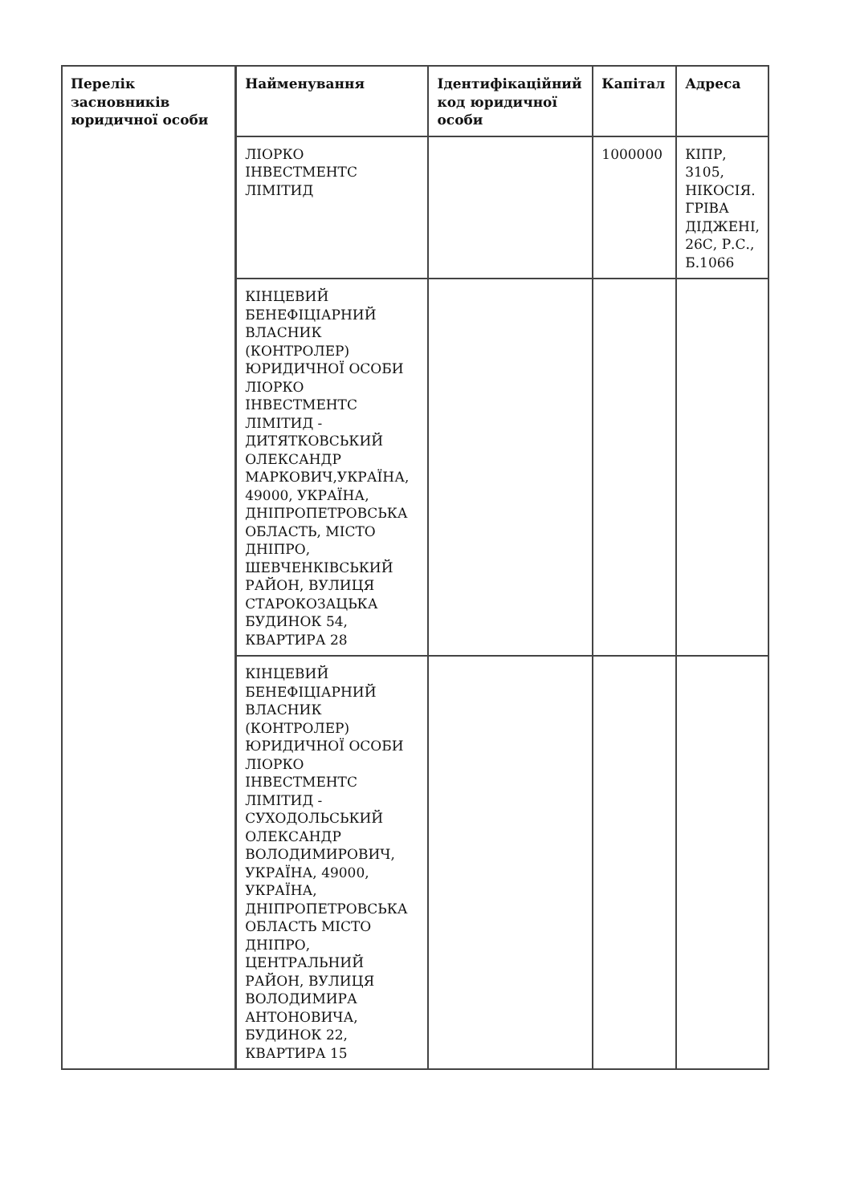| Перелік засновників юридичної особи | Найменування | Ідентифікаційний код юридичної особи | Капітал | Адреса |
| --- | --- | --- | --- | --- |
| | ЛІОРКО ІНВЕСТМЕНТС ЛІМІТИД | | 1000000 | КІПР, 3105, НІКОСІЯ. ГРІВА ДІДЖЕНІ, 26С, Р.С., Б.1066 |
| | КІНЦЕВИЙ БЕНЕФІЦІАРНИЙ ВЛАСНИК (КОНТРОЛЕР) ЮРИДИЧНОЇ ОСОБИ ЛІОРКО ІНВЕСТМЕНТС ЛІМІТИД - ДИТЯТКОВСЬКИЙ ОЛЕКСАНДР МАРКОВИЧ,УКРАЇНА, 49000, УКРАЇНА, ДНІПРОПЕТРОВСЬКА ОБЛАСТЬ, МІСТО ДНІПРО, ШЕВЧЕНКІВСЬКИЙ РАЙОН, ВУЛИЦЯ СТАРОКОЗАЦЬКА БУДИНОК 54, КВАРТИРА 28 | | | |
| | КІНЦЕВИЙ БЕНЕФІЦІАРНИЙ ВЛАСНИК (КОНТРОЛЕР) ЮРИДИЧНОЇ ОСОБИ ЛІОРКО ІНВЕСТМЕНТС ЛІМІТИД - СУХОДОЛЬСЬКИЙ ОЛЕКСАНДР ВОЛОДИМИРОВИЧ, УКРАЇНА, 49000, УКРАЇНА, ДНІПРОПЕТРОВСЬКА ОБЛАСТЬ МІСТО ДНІПРО, ЦЕНТРАЛЬНИЙ РАЙОН, ВУЛИЦЯ ВОЛОДИМИРА АНТОНОВИЧА, БУДИНОК 22, КВАРТИРА 15 | | | |